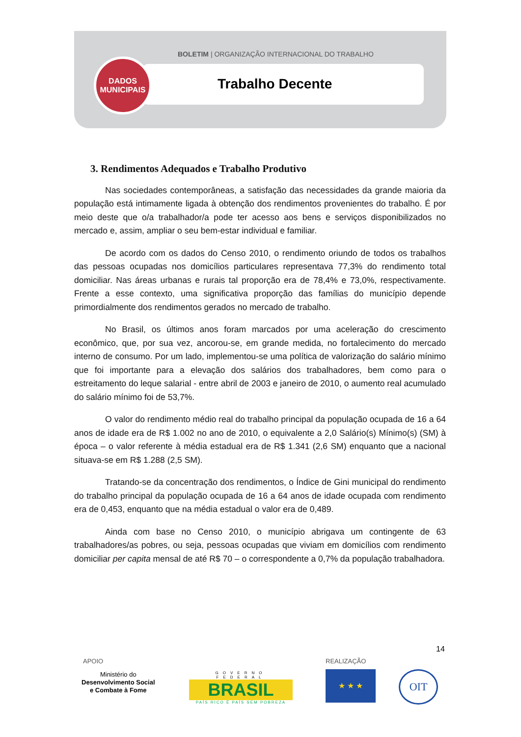BOLETIM | ORGANIZAÇÃO INTERNACIONAL DO TRABALHO
DADOS
MUNICIPAIS
Trabalho Decente
3. Rendimentos Adequados e Trabalho Produtivo
Nas sociedades contemporâneas, a satisfação das necessidades da grande maioria da população está intimamente ligada à obtenção dos rendimentos provenientes do trabalho. É por meio deste que o/a trabalhador/a pode ter acesso aos bens e serviços disponibilizados no mercado e, assim, ampliar o seu bem-estar individual e familiar.
De acordo com os dados do Censo 2010, o rendimento oriundo de todos os trabalhos das pessoas ocupadas nos domicílios particulares representava 77,3% do rendimento total domiciliar. Nas áreas urbanas e rurais tal proporção era de 78,4% e 73,0%, respectivamente. Frente a esse contexto, uma significativa proporção das famílias do município depende primordialmente dos rendimentos gerados no mercado de trabalho.
No Brasil, os últimos anos foram marcados por uma aceleração do crescimento econômico, que, por sua vez, ancorou-se, em grande medida, no fortalecimento do mercado interno de consumo. Por um lado, implementou-se uma política de valorização do salário mínimo que foi importante para a elevação dos salários dos trabalhadores, bem como para o estreitamento do leque salarial - entre abril de 2003 e janeiro de 2010, o aumento real acumulado do salário mínimo foi de 53,7%.
O valor do rendimento médio real do trabalho principal da população ocupada de 16 a 64 anos de idade era de R$ 1.002 no ano de 2010, o equivalente a 2,0 Salário(s) Mínimo(s) (SM) à época – o valor referente à média estadual era de R$ 1.341 (2,6 SM) enquanto que a nacional situava-se em R$ 1.288 (2,5 SM).
Tratando-se da concentração dos rendimentos, o Índice de Gini municipal do rendimento do trabalho principal da população ocupada de 16 a 64 anos de idade ocupada com rendimento era de 0,453, enquanto que na média estadual o valor era de 0,489.
Ainda com base no Censo 2010, o município abrigava um contingente de 63 trabalhadores/as pobres, ou seja, pessoas ocupadas que viviam em domicílios com rendimento domiciliar per capita mensal de até R$ 70 – o correspondente a 0,7% da população trabalhadora.
14
APOIO REALIZAÇÃO
Ministério do
Desenvolvimento Social
e Combate à Fome
GOVERNO FEDERAL
BRASIL
PAÍS RICO É PAÍS SEM POBREZA
★ ★ ★ OIT